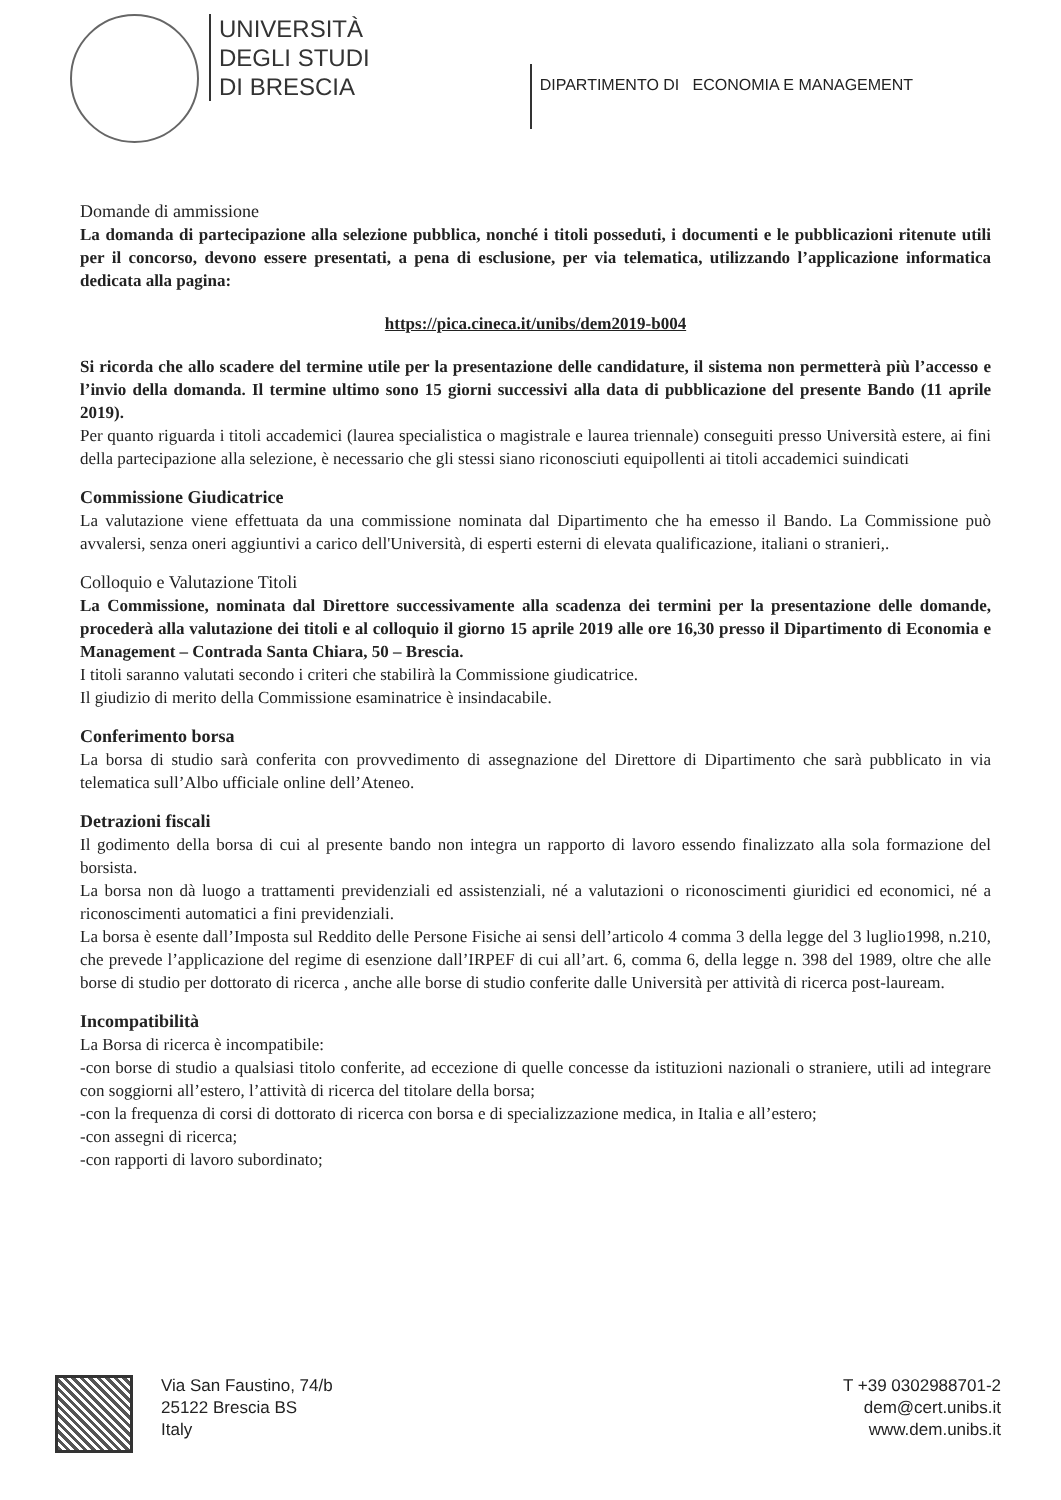UNIVERSITÀ
DEGLI STUDI
DI BRESCIA
DIPARTIMENTO DI ECONOMIA E MANAGEMENT
Domande di ammissione
La domanda di partecipazione alla selezione pubblica, nonché i titoli posseduti, i documenti e le pubblicazioni ritenute utili per il concorso, devono essere presentati, a pena di esclusione, per via telematica, utilizzando l’applicazione informatica dedicata alla pagina:
https://pica.cineca.it/unibs/dem2019-b004
Si ricorda che allo scadere del termine utile per la presentazione delle candidature, il sistema non permetterà più l’accesso e l’invio della domanda. Il termine ultimo sono 15 giorni successivi alla data di pubblicazione del presente Bando (11 aprile 2019).
Per quanto riguarda i titoli accademici (laurea specialistica o magistrale e laurea triennale) conseguiti presso Università estere, ai fini della partecipazione alla selezione, è necessario che gli stessi siano riconosciuti equipollenti ai titoli accademici suindicati
Commissione Giudicatrice
La valutazione viene effettuata da una commissione nominata dal Dipartimento che ha emesso il Bando. La Commissione può avvalersi, senza oneri aggiuntivi a carico dell'Università, di esperti esterni di elevata qualificazione, italiani o stranieri,.
Colloquio e Valutazione Titoli
La Commissione, nominata dal Direttore successivamente alla scadenza dei termini per la presentazione delle domande, procederà alla valutazione dei titoli e al colloquio il giorno 15 aprile 2019 alle ore 16,30 presso il Dipartimento di Economia e Management – Contrada Santa Chiara, 50 – Brescia.
I titoli saranno valutati secondo i criteri che stabilirà la Commissione giudicatrice.
Il giudizio di merito della Commissione esaminatrice è insindacabile.
Conferimento borsa
La borsa di studio sarà conferita con provvedimento di assegnazione del Direttore di Dipartimento che sarà pubblicato in via telematica sull’Albo ufficiale online dell’Ateneo.
Detrazioni fiscali
Il godimento della borsa di cui al presente bando non integra un rapporto di lavoro essendo finalizzato alla sola formazione del borsista.
La borsa non dà luogo a trattamenti previdenziali ed assistenziali, né a valutazioni o riconoscimenti giuridici ed economici, né a riconoscimenti automatici a fini previdenziali.
La borsa è esente dall’Imposta sul Reddito delle Persone Fisiche ai sensi dell’articolo 4 comma 3 della legge del 3 luglio1998, n.210, che prevede l’applicazione del regime di esenzione dall’IRPEF di cui all’art. 6, comma 6, della legge n. 398 del 1989, oltre che alle borse di studio per dottorato di ricerca , anche alle borse di studio conferite dalle Università per attività di ricerca post-lauream.
Incompatibilità
La Borsa di ricerca è incompatibile:
-con borse di studio a qualsiasi titolo conferite, ad eccezione di quelle concesse da istituzioni nazionali o straniere, utili ad integrare con soggiorni all’estero, l’attività di ricerca del titolare della borsa;
-con la frequenza di corsi di dottorato di ricerca con borsa e di specializzazione medica, in Italia e all’estero;
-con assegni di ricerca;
-con rapporti di lavoro subordinato;
Via San Faustino, 74/b
25122 Brescia BS
Italy
T +39 0302988701-2
dem@cert.unibs.it
www.dem.unibs.it